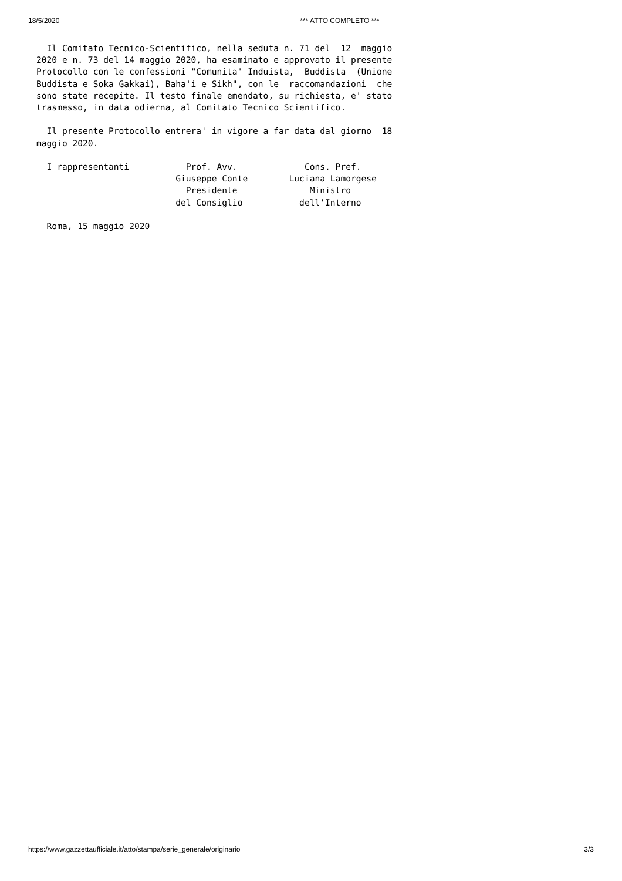18/5/2020 *** ATTO COMPLETO ***
  Il Comitato Tecnico-Scientifico, nella seduta n. 71 del  12  maggio
2020 e n. 73 del 14 maggio 2020, ha esaminato e approvato il presente
Protocollo con le confessioni "Comunita' Induista,  Buddista  (Unione
Buddista e Soka Gakkai), Baha'i e Sikh", con le  raccomandazioni  che
sono state recepite. Il testo finale emendato, su richiesta, e' stato
trasmesso, in data odierna, al Comitato Tecnico Scientifico.

  Il presente Protocollo entrera' in vigore a far data dal giorno  18
maggio 2020.

  I rappresentanti           Prof. Avv.             Cons. Pref.
                           Giuseppe Conte        Luciana Lamorgese
                             Presidente              Ministro
                           del Consiglio           dell'Interno

  Roma, 15 maggio 2020
https://www.gazzettaufficiale.it/atto/stampa/serie_generale/originario 3/3